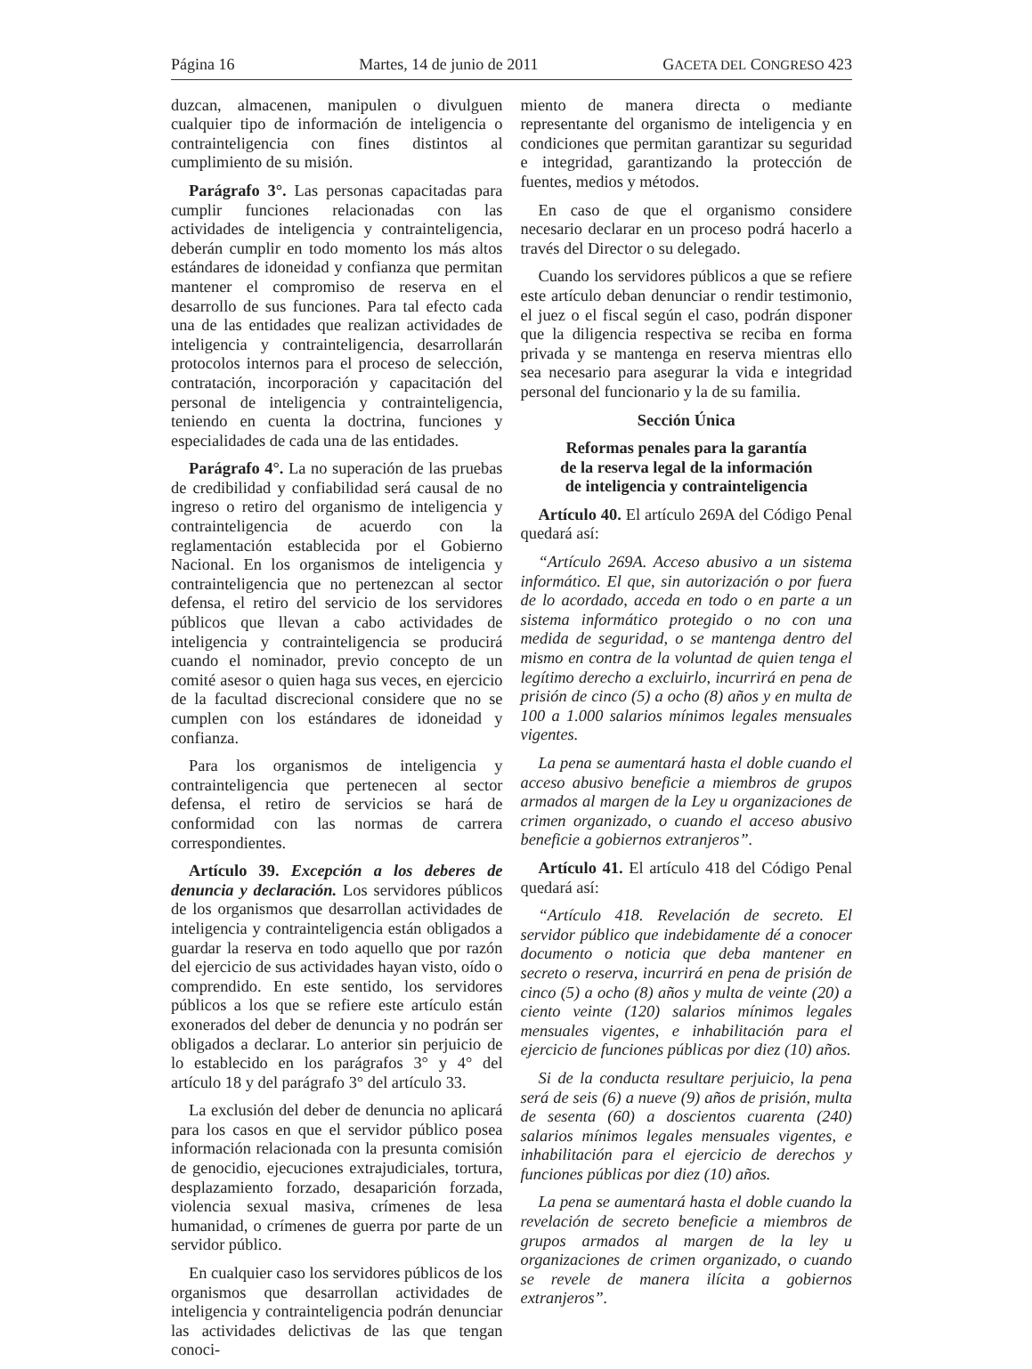Página 16 Martes, 14 de junio de 2011 GACETA DEL CONGRESO 423
duzcan, almacenen, manipulen o divulguen cualquier tipo de información de inteligencia o contrainteligencia con fines distintos al cumplimiento de su misión.
Parágrafo 3°. Las personas capacitadas para cumplir funciones relacionadas con las actividades de inteligencia y contrainteligencia, deberán cumplir en todo momento los más altos estándares de idoneidad y confianza que permitan mantener el compromiso de reserva en el desarrollo de sus funciones. Para tal efecto cada una de las entidades que realizan actividades de inteligencia y contrainteligencia, desarrollarán protocolos internos para el proceso de selección, contratación, incorporación y capacitación del personal de inteligencia y contrainteligencia, teniendo en cuenta la doctrina, funciones y especialidades de cada una de las entidades.
Parágrafo 4°. La no superación de las pruebas de credibilidad y confiabilidad será causal de no ingreso o retiro del organismo de inteligencia y contrainteligencia de acuerdo con la reglamentación establecida por el Gobierno Nacional. En los organismos de inteligencia y contrainteligencia que no pertenezcan al sector defensa, el retiro del servicio de los servidores públicos que llevan a cabo actividades de inteligencia y contrainteligencia se producirá cuando el nominador, previo concepto de un comité asesor o quien haga sus veces, en ejercicio de la facultad discrecional considere que no se cumplen con los estándares de idoneidad y confianza.
Para los organismos de inteligencia y contrainteligencia que pertenecen al sector defensa, el retiro de servicios se hará de conformidad con las normas de carrera correspondientes.
Artículo 39. Excepción a los deberes de denuncia y declaración. Los servidores públicos de los organismos que desarrollan actividades de inteligencia y contrainteligencia están obligados a guardar la reserva en todo aquello que por razón del ejercicio de sus actividades hayan visto, oído o comprendido. En este sentido, los servidores públicos a los que se refiere este artículo están exonerados del deber de denuncia y no podrán ser obligados a declarar. Lo anterior sin perjuicio de lo establecido en los parágrafos 3° y 4° del artículo 18 y del parágrafo 3° del artículo 33.
La exclusión del deber de denuncia no aplicará para los casos en que el servidor público posea información relacionada con la presunta comisión de genocidio, ejecuciones extrajudiciales, tortura, desplazamiento forzado, desaparición forzada, violencia sexual masiva, crímenes de lesa humanidad, o crímenes de guerra por parte de un servidor público.
En cualquier caso los servidores públicos de los organismos que desarrollan actividades de inteligencia y contrainteligencia podrán denunciar las actividades delictivas de las que tengan conoci-
miento de manera directa o mediante representante del organismo de inteligencia y en condiciones que permitan garantizar su seguridad e integridad, garantizando la protección de fuentes, medios y métodos.
En caso de que el organismo considere necesario declarar en un proceso podrá hacerlo a través del Director o su delegado.
Cuando los servidores públicos a que se refiere este artículo deban denunciar o rendir testimonio, el juez o el fiscal según el caso, podrán disponer que la diligencia respectiva se reciba en forma privada y se mantenga en reserva mientras ello sea necesario para asegurar la vida e integridad personal del funcionario y la de su familia.
Sección Única
Reformas penales para la garantía
de la reserva legal de la información
de inteligencia y contrainteligencia
Artículo 40. El artículo 269A del Código Penal quedará así:
“Artículo 269A. Acceso abusivo a un sistema informático. El que, sin autorización o por fuera de lo acordado, acceda en todo o en parte a un sistema informático protegido o no con una medida de seguridad, o se mantenga dentro del mismo en contra de la voluntad de quien tenga el legítimo derecho a excluirlo, incurrirá en pena de prisión de cinco (5) a ocho (8) años y en multa de 100 a 1.000 salarios mínimos legales mensuales vigentes.
La pena se aumentará hasta el doble cuando el acceso abusivo beneficie a miembros de grupos armados al margen de la Ley u organizaciones de crimen organizado, o cuando el acceso abusivo beneficie a gobiernos extranjeros”.
Artículo 41. El artículo 418 del Código Penal quedará así:
“Artículo 418. Revelación de secreto. El servidor público que indebidamente dé a conocer documento o noticia que deba mantener en secreto o reserva, incurrirá en pena de prisión de cinco (5) a ocho (8) años y multa de veinte (20) a ciento veinte (120) salarios mínimos legales mensuales vigentes, e inhabilitación para el ejercicio de funciones públicas por diez (10) años.
Si de la conducta resultare perjuicio, la pena será de seis (6) a nueve (9) años de prisión, multa de sesenta (60) a doscientos cuarenta (240) salarios mínimos legales mensuales vigentes, e inhabilitación para el ejercicio de derechos y funciones públicas por diez (10) años.
La pena se aumentará hasta el doble cuando la revelación de secreto beneficie a miembros de grupos armados al margen de la ley u organizaciones de crimen organizado, o cuando se revele de manera ilícita a gobiernos extranjeros”.